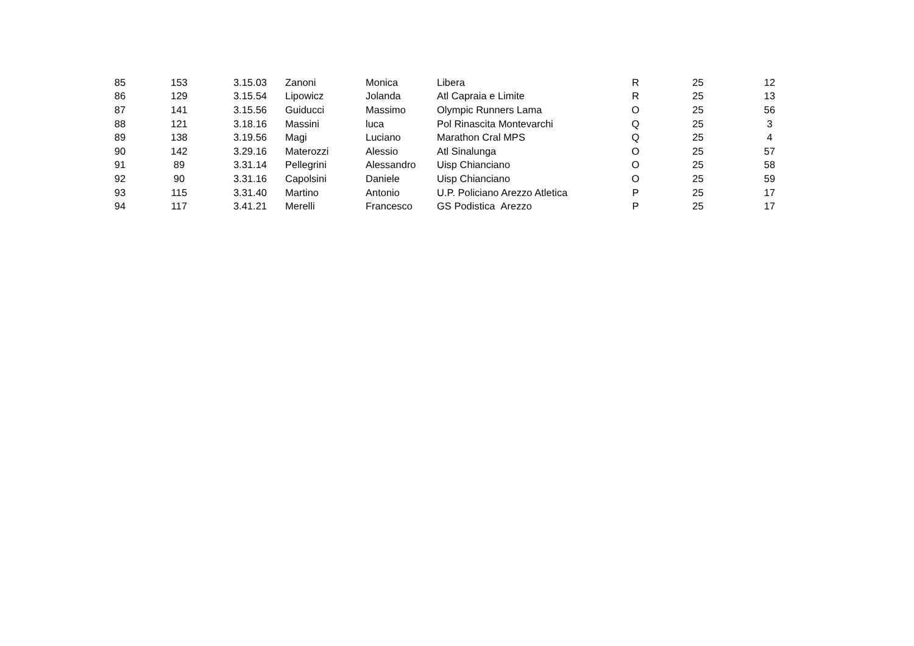| 85 | 153 | 3.15.03 | Zanoni | Monica | Libera | R | 25 | 12 |
| 86 | 129 | 3.15.54 | Lipowicz | Jolanda | Atl Capraia e Limite | R | 25 | 13 |
| 87 | 141 | 3.15.56 | Guiducci | Massimo | Olympic Runners Lama | O | 25 | 56 |
| 88 | 121 | 3.18.16 | Massini | luca | Pol Rinascita Montevarchi | Q | 25 | 3 |
| 89 | 138 | 3.19.56 | Magi | Luciano | Marathon Cral MPS | Q | 25 | 4 |
| 90 | 142 | 3.29.16 | Materozzi | Alessio | Atl Sinalunga | O | 25 | 57 |
| 91 | 89 | 3.31.14 | Pellegrini | Alessandro | Uisp Chianciano | O | 25 | 58 |
| 92 | 90 | 3.31.16 | Capolsini | Daniele | Uisp Chianciano | O | 25 | 59 |
| 93 | 115 | 3.31.40 | Martino | Antonio | U.P. Policiano Arezzo Atletica | P | 25 | 17 |
| 94 | 117 | 3.41.21 | Merelli | Francesco | GS Podistica Arezzo | P | 25 | 17 |